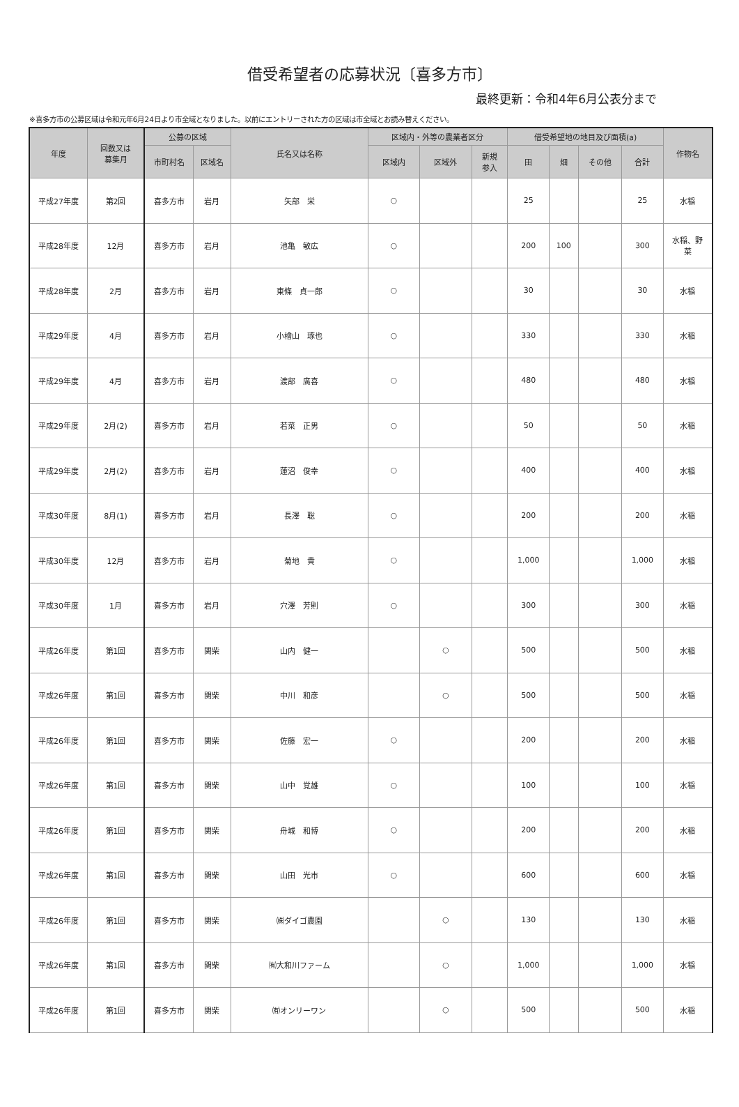借受希望者の応募状況〔喜多方市〕
最終更新：令和4年6月公表分まで
※喜多方市の公募区域は令和元年6月24日より市全域となりました。以前にエントリーされた方の区域は市全域とお読み替えください。
| 年度 | 回数又は 募集月 | 公募の区域 | | 氏名又は名称 | 区域内・外等の農業者区分 | | | 借受希望地の地目及び面積(a) | | | | 作物名 |
| --- | --- | --- | --- | --- | --- | --- | --- | --- | --- | --- | --- | --- |
| | | 市町村名 | 区域名 | | 区域内 | 区域外 | 新規 参入 | 田 | 畑 | その他 | 合計 | |
| 平成27年度 | 第2回 | 喜多方市 | 岩月 | 矢部 栄 | ○ | | | 25 | | | 25 | 水稲 |
| 平成28年度 | 12月 | 喜多方市 | 岩月 | 池亀 敏広 | ○ | | | 200 | 100 | | 300 | 水稲、野 菜 |
| 平成28年度 | 2月 | 喜多方市 | 岩月 | 東條 貞一郎 | ○ | | | 30 | | | 30 | 水稲 |
| 平成29年度 | 4月 | 喜多方市 | 岩月 | 小檜山 琢也 | ○ | | | 330 | | | 330 | 水稲 |
| 平成29年度 | 4月 | 喜多方市 | 岩月 | 渡部 廣喜 | ○ | | | 480 | | | 480 | 水稲 |
| 平成29年度 | 2月(2) | 喜多方市 | 岩月 | 若菜 正男 | ○ | | | 50 | | | 50 | 水稲 |
| 平成29年度 | 2月(2) | 喜多方市 | 岩月 | 蓮沼 俊幸 | ○ | | | 400 | | | 400 | 水稲 |
| 平成30年度 | 8月(1) | 喜多方市 | 岩月 | 長澤 聡 | ○ | | | 200 | | | 200 | 水稲 |
| 平成30年度 | 12月 | 喜多方市 | 岩月 | 菊地 貴 | ○ | | | 1,000 | | | 1,000 | 水稲 |
| 平成30年度 | 1月 | 喜多方市 | 岩月 | 穴澤 芳則 | ○ | | | 300 | | | 300 | 水稲 |
| 平成26年度 | 第1回 | 喜多方市 | 関柴 | 山内 健一 | | ○ | | 500 | | | 500 | 水稲 |
| 平成26年度 | 第1回 | 喜多方市 | 関柴 | 中川 和彦 | | ○ | | 500 | | | 500 | 水稲 |
| 平成26年度 | 第1回 | 喜多方市 | 関柴 | 佐藤 宏一 | ○ | | | 200 | | | 200 | 水稲 |
| 平成26年度 | 第1回 | 喜多方市 | 関柴 | 山中 覚雄 | ○ | | | 100 | | | 100 | 水稲 |
| 平成26年度 | 第1回 | 喜多方市 | 関柴 | 舟城 和博 | ○ | | | 200 | | | 200 | 水稲 |
| 平成26年度 | 第1回 | 喜多方市 | 関柴 | 山田 光市 | ○ | | | 600 | | | 600 | 水稲 |
| 平成26年度 | 第1回 | 喜多方市 | 関柴 | ㈱ダイゴ農園 | | ○ | | 130 | | | 130 | 水稲 |
| 平成26年度 | 第1回 | 喜多方市 | 関柴 | ㈲大和川ファーム | | ○ | | 1,000 | | | 1,000 | 水稲 |
| 平成26年度 | 第1回 | 喜多方市 | 関柴 | ㈲オンリーワン | | ○ | | 500 | | | 500 | 水稲 |